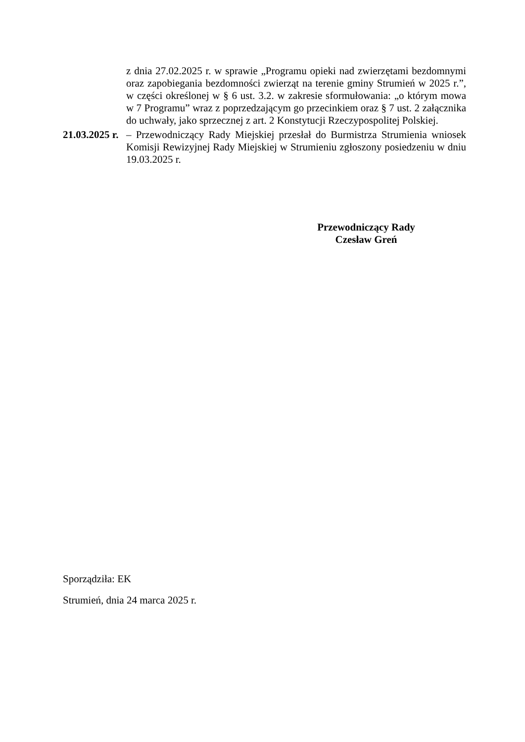z dnia 27.02.2025 r. w sprawie „Programu opieki nad zwierzętami bezdomnymi oraz zapobiegania bezdomności zwierząt na terenie gminy Strumień w 2025 r.”, w części określonej w § 6 ust. 3.2. w zakresie sformułowania: „o którym mowa w 7 Programu” wraz z poprzedzającym go przecinkiem oraz § 7 ust. 2 załącznika do uchwały, jako sprzecznej z art. 2 Konstytucji Rzeczypospolitej Polskiej.
21.03.2025 r. – Przewodniczący Rady Miejskiej przesłał do Burmistrza Strumienia wniosek Komisji Rewizyjnej Rady Miejskiej w Strumieniu zgłoszony posiedzeniu w dniu 19.03.2025 r.
Przewodniczący Rady
Czesław Greń
Sporządziła: EK
Strumień, dnia 24 marca 2025 r.